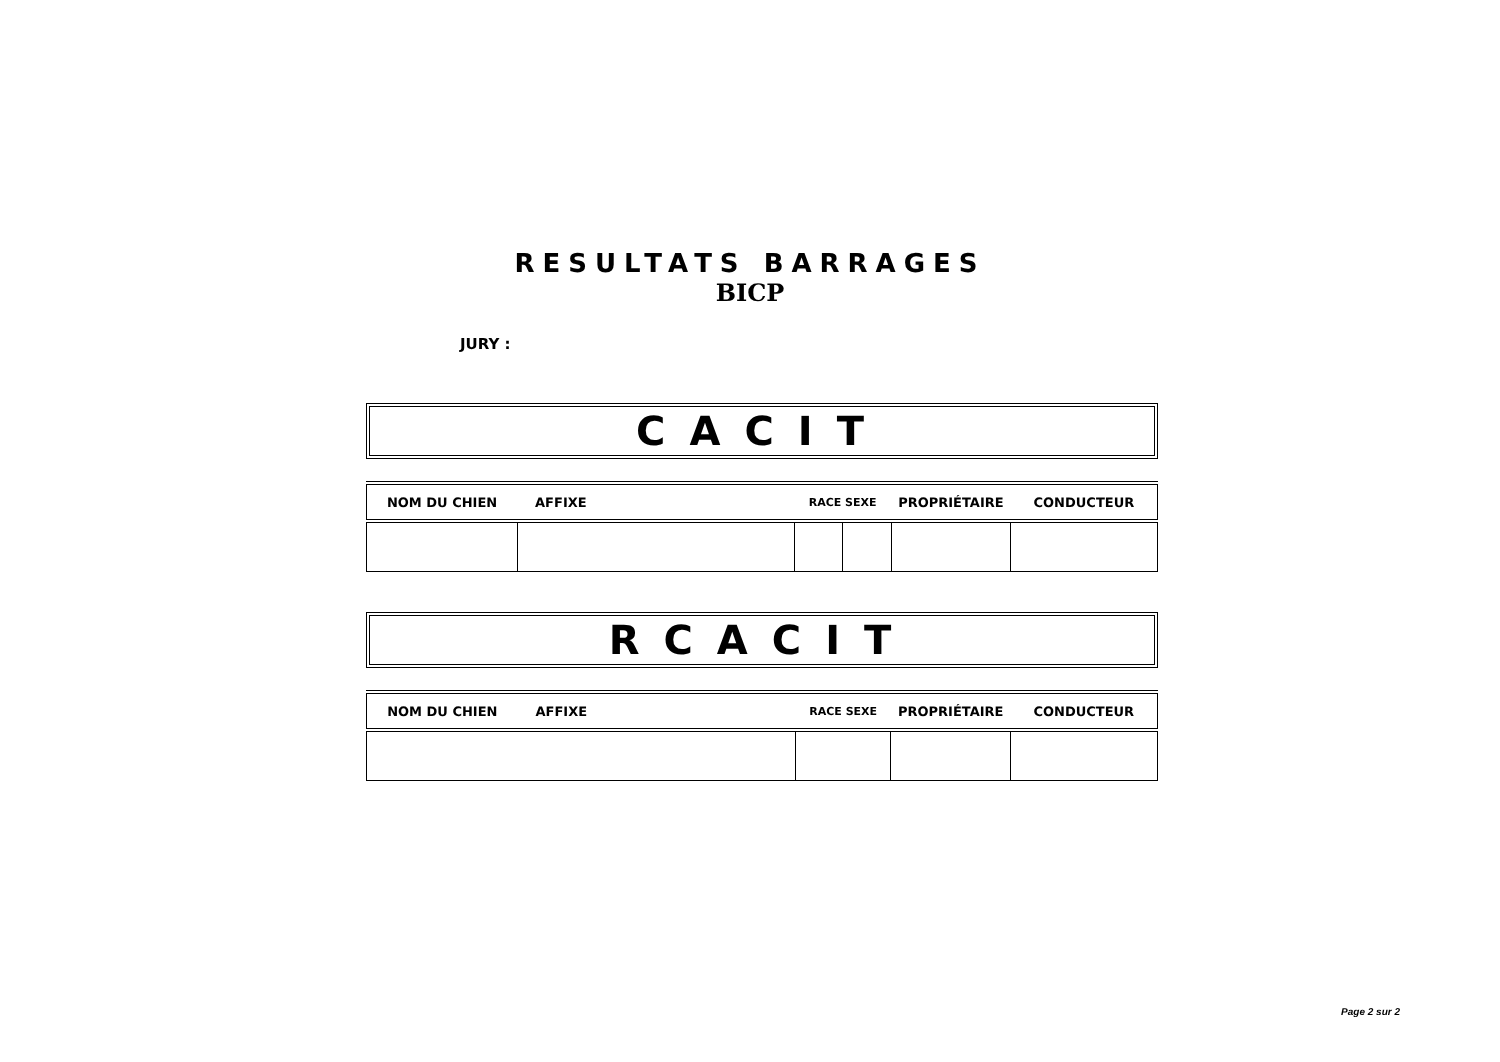RESULTATS BARRAGES
BICP
JURY :
CACIT
| NOM DU CHIEN | AFFIXE | RACE SEXE | | PROPRIÉTAIRE | CONDUCTEUR |
| --- | --- | --- | --- | --- | --- |
RCACIT
| NOM DU CHIEN | AFFIXE | RACE SEXE | PROPRIÉTAIRE | CONDUCTEUR |
| --- | --- | --- | --- | --- |
Page 2 sur 2